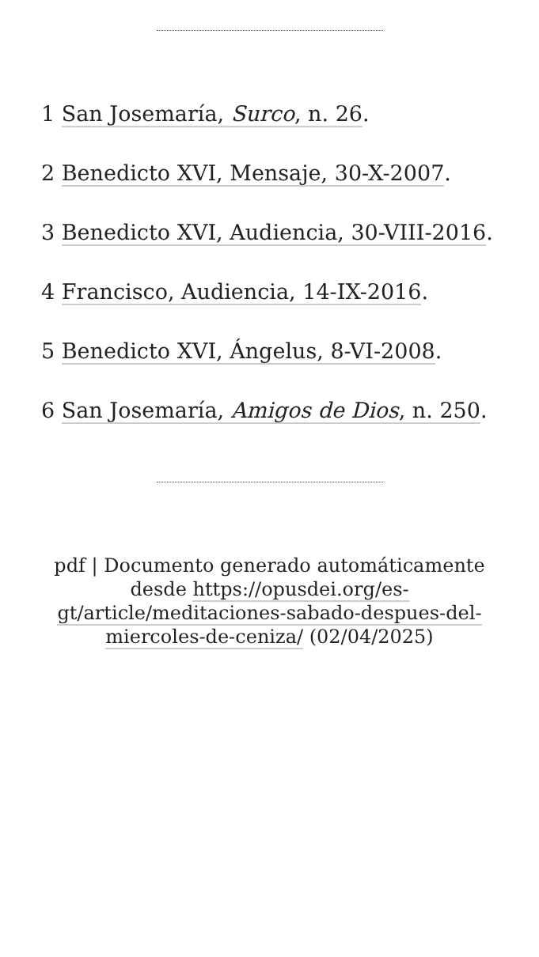1 San Josemaría, Surco, n. 26.
2 Benedicto XVI, Mensaje, 30-X-2007.
3 Benedicto XVI, Audiencia, 30-VIII-2016.
4 Francisco, Audiencia, 14-IX-2016.
5 Benedicto XVI, Ángelus, 8-VI-2008.
6 San Josemaría, Amigos de Dios, n. 250.
pdf | Documento generado automáticamente desde https://opusdei.org/es-gt/article/meditaciones-sabado-despues-del-miercoles-de-ceniza/ (02/04/2025)